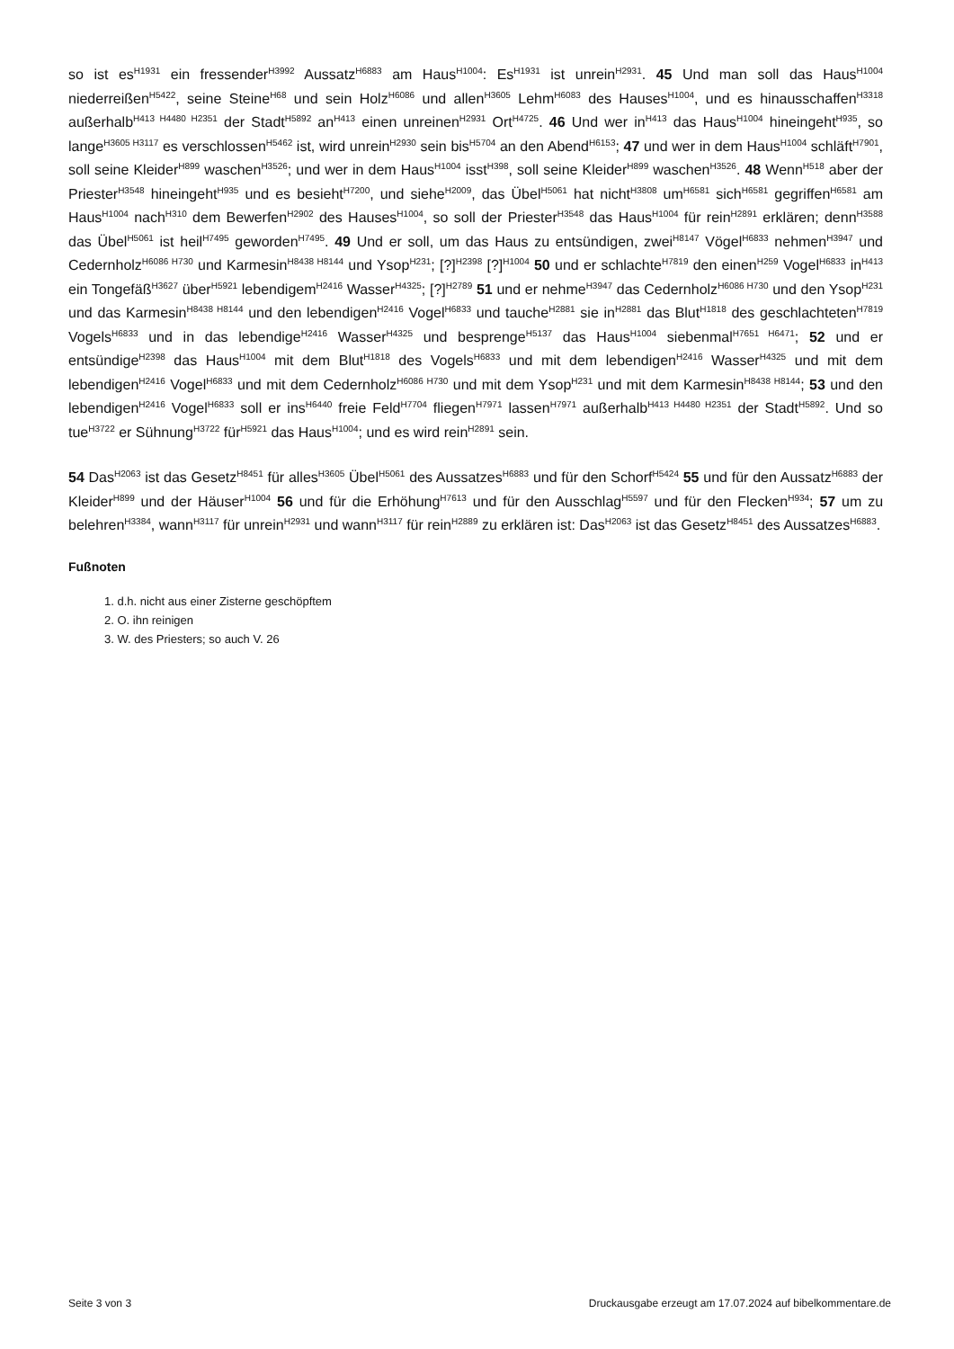so ist es<sup>H1931</sup> ein fressender<sup>H3992</sup> Aussatz<sup>H6883</sup> am Haus<sup>H1004</sup>: Es<sup>H1931</sup> ist unrein<sup>H2931</sup>. 45 Und man soll das Haus<sup>H1004</sup> niederreißen<sup>H5422</sup>, seine Steine<sup>H68</sup> und sein Holz<sup>H6086</sup> und allen<sup>H3605</sup> Lehm<sup>H6083</sup> des Hauses<sup>H1004</sup>, und es hinausschaffen<sup>H3318</sup> außerhalb<sup>H413 H4480 H2351</sup> der Stadt<sup>H5892</sup> an<sup>H413</sup> einen unreinen<sup>H2931</sup> Ort<sup>H4725</sup>. 46 Und wer in<sup>H413</sup> das Haus<sup>H1004</sup> hineingeht<sup>H935</sup>, so lange<sup>H3605 H3117</sup> es verschlossen<sup>H5462</sup> ist, wird unrein<sup>H2930</sup> sein bis<sup>H5704</sup> an den Abend<sup>H6153</sup>; 47 und wer in dem Haus<sup>H1004</sup> schläft<sup>H7901</sup>, soll seine Kleider<sup>H899</sup> waschen<sup>H3526</sup>; und wer in dem Haus<sup>H1004</sup> isst<sup>H398</sup>, soll seine Kleider<sup>H899</sup> waschen<sup>H3526</sup>. 48 Wenn<sup>H518</sup> aber der Priester<sup>H3548</sup> hineingeht<sup>H935</sup> und es besieht<sup>H7200</sup>, und siehe<sup>H2009</sup>, das Übel<sup>H5061</sup> hat nicht<sup>H3808</sup> um<sup>H6581</sup> sich<sup>H6581</sup> gegriffen<sup>H6581</sup> am Haus<sup>H1004</sup> nach<sup>H310</sup> dem Bewerfen<sup>H2902</sup> des Hauses<sup>H1004</sup>, so soll der Priester<sup>H3548</sup> das Haus<sup>H1004</sup> für rein<sup>H2891</sup> erklären; denn<sup>H3588</sup> das Übel<sup>H5061</sup> ist heil<sup>H7495</sup> geworden<sup>H7495</sup>. 49 Und er soll, um das Haus zu entsündigen, zwei<sup>H8147</sup> Vögel<sup>H6833</sup> nehmen<sup>H3947</sup> und Cedernholz<sup>H6086 H730</sup> und Karmesin<sup>H8438 H8144</sup> und Ysop<sup>H231</sup>; [?]<sup>H2398</sup> [?]<sup>H1004</sup> 50 und er schlachte<sup>H7819</sup> den einen<sup>H259</sup> Vogel<sup>H6833</sup> in<sup>H413</sup> ein Tongefäß<sup>H3627</sup> über<sup>H5921</sup> lebendigem<sup>H2416</sup> Wasser<sup>H4325</sup>; [?]<sup>H2789</sup> 51 und er nehme<sup>H3947</sup> das Cedernholz<sup>H6086 H730</sup> und den Ysop<sup>H231</sup> und das Karmesin<sup>H8438 H8144</sup> und den lebendigen<sup>H2416</sup> Vogel<sup>H6833</sup> und tauche<sup>H2881</sup> sie in<sup>H2881</sup> das Blut<sup>H1818</sup> des geschlachteten<sup>H7819</sup> Vogels<sup>H6833</sup> und in das lebendige<sup>H2416</sup> Wasser<sup>H4325</sup> und besprenge<sup>H5137</sup> das Haus<sup>H1004</sup> siebenmal<sup>H7651 H6471</sup>; 52 und er entsündige<sup>H2398</sup> das Haus<sup>H1004</sup> mit dem Blut<sup>H1818</sup> des Vogels<sup>H6833</sup> und mit dem lebendigen<sup>H2416</sup> Wasser<sup>H4325</sup> und mit dem lebendigen<sup>H2416</sup> Vogel<sup>H6833</sup> und mit dem Cedernholz<sup>H6086 H730</sup> und mit dem Ysop<sup>H231</sup> und mit dem Karmesin<sup>H8438 H8144</sup>; 53 und den lebendigen<sup>H2416</sup> Vogel<sup>H6833</sup> soll er ins<sup>H6440</sup> freie Feld<sup>H7704</sup> fliegen<sup>H7971</sup> lassen<sup>H7971</sup> außerhalb<sup>H413 H4480 H2351</sup> der Stadt<sup>H5892</sup>. Und so tue<sup>H3722</sup> er Sühnung<sup>H3722</sup> für<sup>H5921</sup> das Haus<sup>H1004</sup>; und es wird rein<sup>H2891</sup> sein.
54 Das<sup>H2063</sup> ist das Gesetz<sup>H8451</sup> für alles<sup>H3605</sup> Übel<sup>H5061</sup> des Aussatzes<sup>H6883</sup> und für den Schorf<sup>H5424</sup> 55 und für den Aussatz<sup>H6883</sup> der Kleider<sup>H899</sup> und der Häuser<sup>H1004</sup> 56 und für die Erhöhung<sup>H7613</sup> und für den Ausschlag<sup>H5597</sup> und für den Flecken<sup>H934</sup>; 57 um zu belehren<sup>H3384</sup>, wann<sup>H3117</sup> für unrein<sup>H2931</sup> und wann<sup>H3117</sup> für rein<sup>H2889</sup> zu erklären ist: Das<sup>H2063</sup> ist das Gesetz<sup>H8451</sup> des Aussatzes<sup>H6883</sup>.
Fußnoten
1. d.h. nicht aus einer Zisterne geschöpftem
2. O. ihn reinigen
3. W. des Priesters; so auch V. 26
Seite 3 von 3 Druckausgabe erzeugt am 17.07.2024 auf bibelkommentare.de